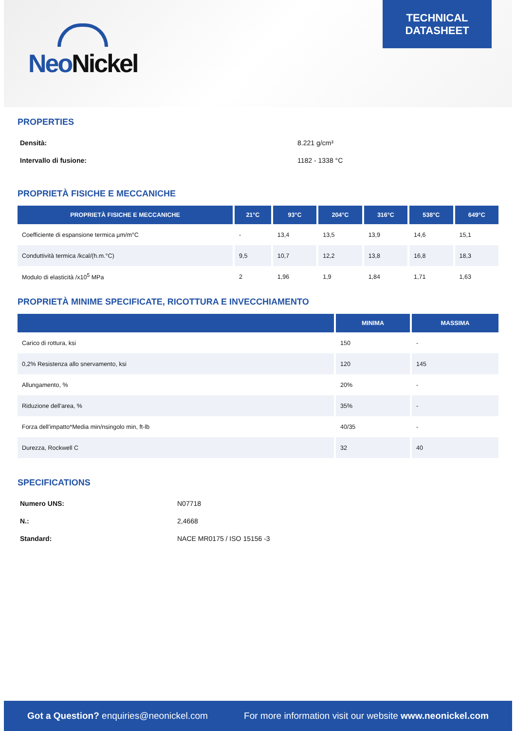Neo Nickel
TECHNICAL
DATASHEET
PROPERTIES
Densità: 8.221 g/cm³
Intervallo di fusione: 1182 - 1338 °C
PROPRIETÀ FISICHE E MECCANICHE
| PROPRIETÀ FISICHE E MECCANICHE | 21°C | 93°C | 204°C | 316°C | 538°C | 649°C |
| --- | --- | --- | --- | --- | --- | --- |
| Coefficiente di espansione termica µm/m°C | - | 13,4 | 13,5 | 13,9 | 14,6 | 15,1 |
| Conduttività termica /kcal/(h.m.°C) | 9,5 | 10,7 | 12,2 | 13,8 | 16,8 | 18,3 |
| Modulo di elasticità /x10<sup>5</sup> MPa | 2 | 1,96 | 1,9 | 1,84 | 1,71 | 1,63 |
PROPRIETÀ MINIME SPECIFICATE, RICOTTURA E INVECCHIAMENTO
| | MINIMA | MASSIMA |
| --- | --- | --- |
| Carico di rottura, ksi | 150 | - |
| 0,2% Resistenza allo snervamento, ksi | 120 | 145 |
| Allungamento, % | 20% | - |
| Riduzione dell'area, % | 35% | - |
| Forza dell'impatto*Media min/nsingolo min, ft-lb | 40/35 | - |
| Durezza, Rockwell C | 32 | 40 |
SPECIFICATIONS
Numero UNS: N07718
N.: 2,4668
Standard: NACE MR0175 / ISO 15156 -3
Got a Question? enquiries@neonickel.com For more information visit our website www.neonickel.com